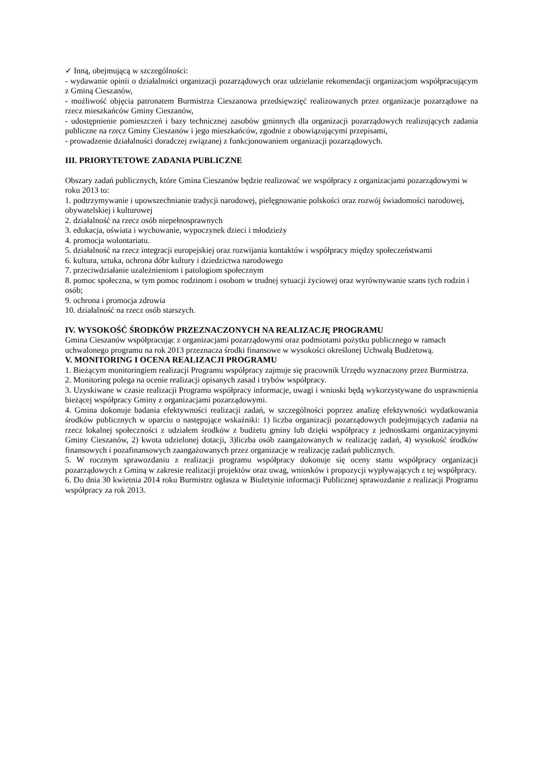✓ Inną, obejmującą w szczególności:
- wydawanie opinii o działalności organizacji pozarządowych oraz udzielanie rekomendacji organizacjom współpracującym z Gminą Cieszanów,
- możliwość objęcia patronatem Burmistrza Cieszanowa przedsięwzięć realizowanych przez organizacje pozarządowe na rzecz mieszkańców Gminy Cieszanów,
- udostępnienie pomieszczeń i bazy technicznej zasobów gminnych dla organizacji pozarządowych realizujących zadania publiczne na rzecz Gminy Cieszanów i jego mieszkańców, zgodnie z obowiązującymi przepisami,
- prowadzenie działalności doradczej związanej z funkcjonowaniem organizacji pozarządowych.
III. PRIORYTETOWE ZADANIA PUBLICZNE
Obszary zadań publicznych, które Gmina Cieszanów będzie realizować we współpracy z organizacjami pozarządowymi w roku 2013 to:
1. podtrzymywanie i upowszechnianie tradycji narodowej, pielęgnowanie polskości oraz rozwój świadomości narodowej, obywatelskiej i kulturowej
2. działalność na rzecz osób niepełnosprawnych
3. edukacja, oświata i wychowanie, wypoczynek dzieci i młodzieży
4. promocja wolontariatu.
5. działalność na rzecz integracji europejskiej oraz rozwijania kontaktów i współpracy między społeczeństwami
6. kultura, sztuka, ochrona dóbr kultury i dziedzictwa narodowego
7. przeciwdziałanie uzależnieniom i patologiom społecznym
8. pomoc społeczna, w tym pomoc rodzinom i osobom w trudnej sytuacji życiowej oraz wyrównywanie szans tych rodzin i osób;
9. ochrona i promocja zdrowia
10. działalność na rzecz osób starszych.
IV. WYSOKOŚĆ ŚRODKÓW PRZEZNACZONYCH NA REALIZACJĘ PROGRAMU
Gmina Cieszanów współpracując z organizacjami pozarządowymi oraz podmiotami pożytku publicznego w ramach uchwalonego programu na rok 2013 przeznacza środki finansowe w wysokości określonej Uchwałą Budżetową.
V. MONITORING I OCENA REALIZACJI PROGRAMU
1. Bieżącym monitoringiem realizacji Programu współpracy zajmuje się pracownik Urzędu wyznaczony przez Burmistrza.
2. Monitoring polega na ocenie realizacji opisanych zasad i trybów współpracy.
3. Uzyskiwane w czasie realizacji Programu współpracy informacje, uwagi i wnioski będą wykorzystywane do usprawnienia bieżącej współpracy Gminy z organizacjami pozarządowymi.
4. Gmina dokonuje badania efektywności realizacji zadań, w szczególności poprzez analizę efektywności wydatkowania środków publicznych w oparciu o następujące wskaźniki: 1) liczba organizacji pozarządowych podejmujących zadania na rzecz lokalnej społeczności z udziałem środków z budżetu gminy lub dzięki współpracy z jednostkami organizacyjnymi Gminy Cieszanów, 2) kwota udzielonej dotacji, 3)liczba osób zaangażowanych w realizację zadań, 4) wysokość środków finansowych i pozafinansowych zaangażowanych przez organizacje w realizację zadań publicznych.
5. W rocznym sprawozdaniu z realizacji programu współpracy dokonuje się oceny stanu współpracy organizacji pozarządowych z Gminą w zakresie realizacji projektów oraz uwag, wniosków i propozycji wypływających z tej współpracy.
6. Do dnia 30 kwietnia 2014 roku Burmistrz ogłasza w Biuletynie informacji Publicznej sprawozdanie z realizacji Programu współpracy za rok 2013.